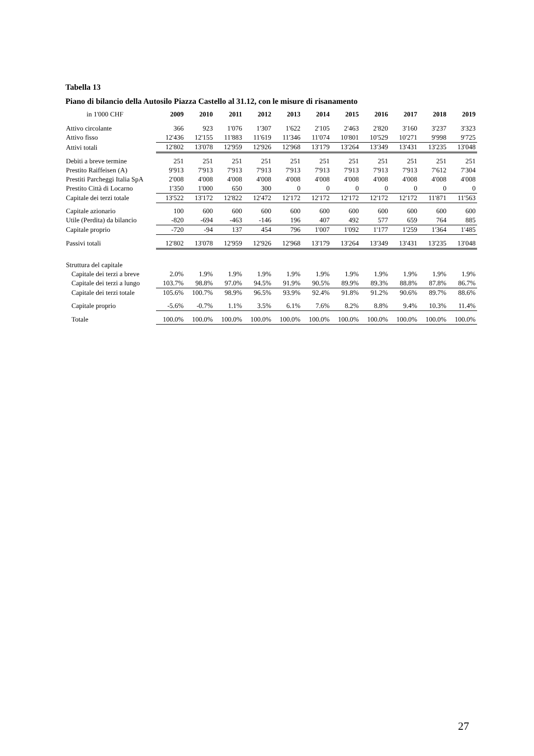Tabella 13
Piano di bilancio della Autosilo Piazza Castello al 31.12, con le misure di risanamento
| in 1'000 CHF | 2009 | 2010 | 2011 | 2012 | 2013 | 2014 | 2015 | 2016 | 2017 | 2018 | 2019 |
| --- | --- | --- | --- | --- | --- | --- | --- | --- | --- | --- | --- |
| Attivo circolante | 366 | 923 | 1'076 | 1'307 | 1'622 | 2'105 | 2'463 | 2'820 | 3'160 | 3'237 | 3'323 |
| Attivo fisso | 12'436 | 12'155 | 11'883 | 11'619 | 11'346 | 11'074 | 10'801 | 10'529 | 10'271 | 9'998 | 9'725 |
| Attivi totali | 12'802 | 13'078 | 12'959 | 12'926 | 12'968 | 13'179 | 13'264 | 13'349 | 13'431 | 13'235 | 13'048 |
| Debiti a breve termine | 251 | 251 | 251 | 251 | 251 | 251 | 251 | 251 | 251 | 251 | 251 |
| Prestito Raiffeisen (A) | 9'913 | 7'913 | 7'913 | 7'913 | 7'913 | 7'913 | 7'913 | 7'913 | 7'913 | 7'612 | 7'304 |
| Prestiti Parcheggi Italia SpA | 2'008 | 4'008 | 4'008 | 4'008 | 4'008 | 4'008 | 4'008 | 4'008 | 4'008 | 4'008 | 4'008 |
| Prestito Città di Locarno | 1'350 | 1'000 | 650 | 300 | 0 | 0 | 0 | 0 | 0 | 0 | 0 |
| Capitale dei terzi totale | 13'522 | 13'172 | 12'822 | 12'472 | 12'172 | 12'172 | 12'172 | 12'172 | 12'172 | 11'871 | 11'563 |
| Capitale azionario | 100 | 600 | 600 | 600 | 600 | 600 | 600 | 600 | 600 | 600 | 600 |
| Utile (Perdita) da bilancio | -820 | -694 | -463 | -146 | 196 | 407 | 492 | 577 | 659 | 764 | 885 |
| Capitale proprio | -720 | -94 | 137 | 454 | 796 | 1'007 | 1'092 | 1'177 | 1'259 | 1'364 | 1'485 |
| Passivi totali | 12'802 | 13'078 | 12'959 | 12'926 | 12'968 | 13'179 | 13'264 | 13'349 | 13'431 | 13'235 | 13'048 |
| Struttura del capitale | | | | | | | | | | | |
| Capitale dei terzi a breve | 2.0% | 1.9% | 1.9% | 1.9% | 1.9% | 1.9% | 1.9% | 1.9% | 1.9% | 1.9% | 1.9% |
| Capitale dei terzi a lungo | 103.7% | 98.8% | 97.0% | 94.5% | 91.9% | 90.5% | 89.9% | 89.3% | 88.8% | 87.8% | 86.7% |
| Capitale dei terzi totale | 105.6% | 100.7% | 98.9% | 96.5% | 93.9% | 92.4% | 91.8% | 91.2% | 90.6% | 89.7% | 88.6% |
| Capitale proprio | -5.6% | -0.7% | 1.1% | 3.5% | 6.1% | 7.6% | 8.2% | 8.8% | 9.4% | 10.3% | 11.4% |
| Totale | 100.0% | 100.0% | 100.0% | 100.0% | 100.0% | 100.0% | 100.0% | 100.0% | 100.0% | 100.0% | 100.0% |
27